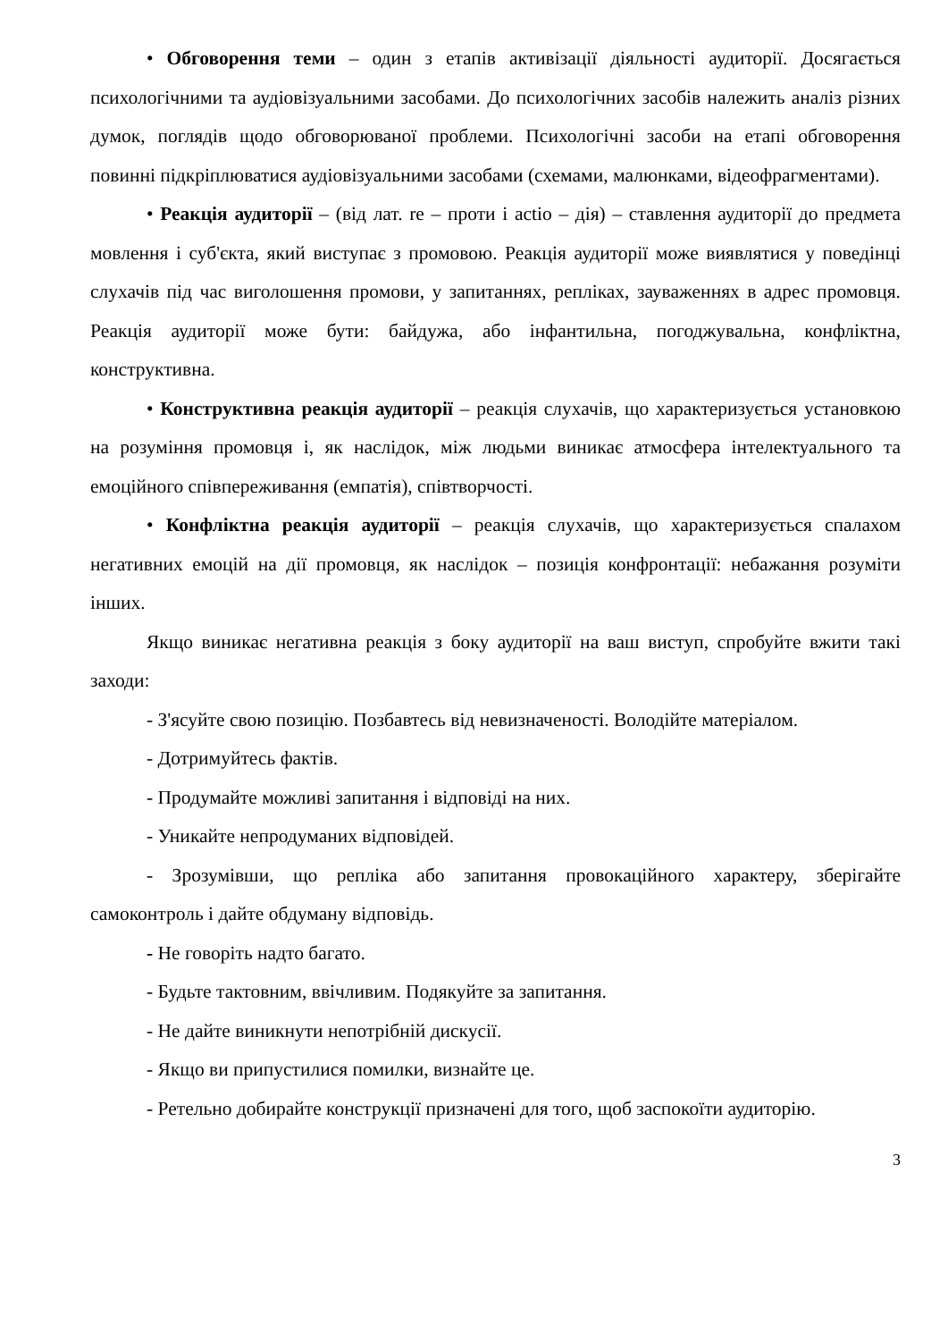• Обговорення теми – один з етапів активізації діяльності аудиторії. Досягається психологічними та аудіовізуальними засобами. До психологічних засобів належить аналіз різних думок, поглядів щодо обговорюваної проблеми. Психологічні засоби на етапі обговорення повинні підкріплюватися аудіовізуальними засобами (схемами, малюнками, відеофрагментами).
• Реакція аудиторії – (від лат. re – проти і actio – дія) – ставлення аудиторії до предмета мовлення і суб'єкта, який виступає з промовою. Реакція аудиторії може виявлятися у поведінці слухачів під час виголошення промови, у запитаннях, репліках, зауваженнях в адрес промовця. Реакція аудиторії може бути: байдужа, або інфантильна, погоджувальна, конфліктна, конструктивна.
• Конструктивна реакція аудиторії – реакція слухачів, що характеризується установкою на розуміння промовця і, як наслідок, між людьми виникає атмосфера інтелектуального та емоційного співпереживання (емпатія), співтворчості.
• Конфліктна реакція аудиторії – реакція слухачів, що характеризується спалахом негативних емоцій на дії промовця, як наслідок – позиція конфронтації: небажання розуміти інших.
Якщо виникає негативна реакція з боку аудиторії на ваш виступ, спробуйте вжити такі заходи:
- З'ясуйте свою позицію. Позбавтесь від невизначеності. Володійте матеріалом.
- Дотримуйтесь фактів.
- Продумайте можливі запитання і відповіді на них.
- Уникайте непродуманих відповідей.
- Зрозумівши, що репліка або запитання провокаційного характеру, зберігайте самоконтроль і дайте обдуману відповідь.
- Не говоріть надто багато.
- Будьте тактовним, ввічливим. Подякуйте за запитання.
- Не дайте виникнути непотрібній дискусії.
- Якщо ви припустилися помилки, визнайте це.
- Ретельно добирайте конструкції призначені для того, щоб заспокоїти аудиторію.
3